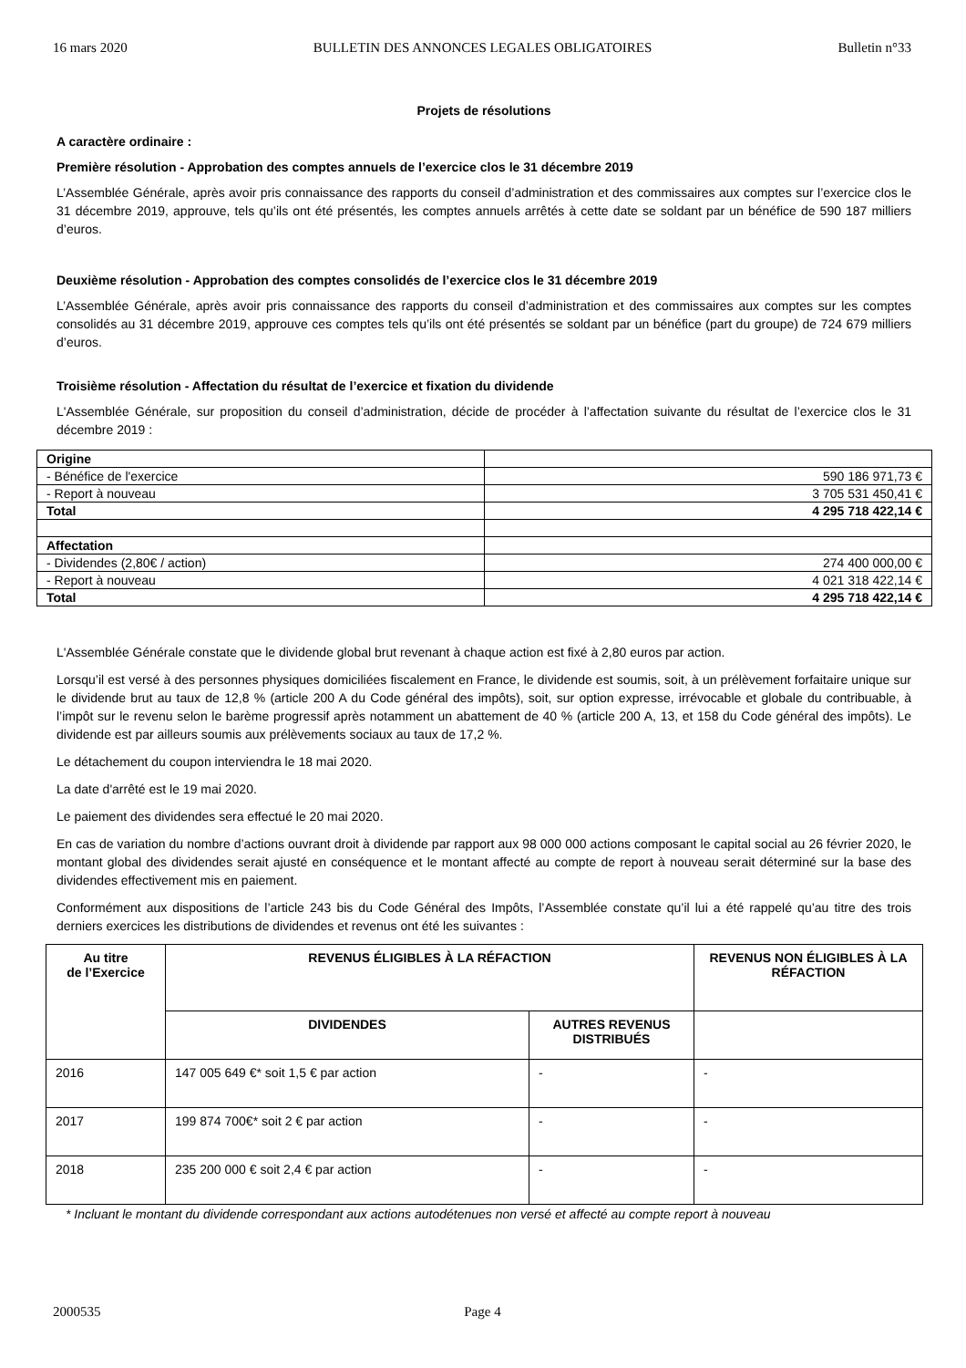16 mars 2020 BULLETIN DES ANNONCES LEGALES OBLIGATOIRES Bulletin n°33
Projets de résolutions
A caractère ordinaire :
Première résolution - Approbation des comptes annuels de l’exercice clos le 31 décembre 2019
L’Assemblée Générale, après avoir pris connaissance des rapports du conseil d’administration et des commissaires aux comptes sur l’exercice clos le 31 décembre 2019, approuve, tels qu’ils ont été présentés, les comptes annuels arrêtés à cette date se soldant par un bénéfice de 590 187 milliers d’euros.
Deuxième résolution - Approbation des comptes consolidés de l’exercice clos le 31 décembre 2019
L’Assemblée Générale, après avoir pris connaissance des rapports du conseil d’administration et des commissaires aux comptes sur les comptes consolidés au 31 décembre 2019, approuve ces comptes tels qu’ils ont été présentés se soldant par un bénéfice (part du groupe) de 724 679 milliers d’euros.
Troisième résolution - Affectation du résultat de l’exercice et fixation du dividende
L'Assemblée Générale, sur proposition du conseil d’administration, décide de procéder à l’affectation suivante du résultat de l’exercice clos le 31 décembre 2019 :
| Origine | |
| - Bénéfice de l'exercice | 590 186 971,73 € |
| - Report à nouveau | 3 705 531 450,41 € |
| Total | 4 295 718 422,14 € |
| Affectation | |
| - Dividendes (2,80€ / action) | 274 400 000,00 € |
| - Report à nouveau | 4 021 318 422,14 € |
| Total | 4 295 718 422,14 € |
L'Assemblée Générale constate que le dividende global brut revenant à chaque action est fixé à 2,80 euros par action.
Lorsqu’il est versé à des personnes physiques domiciliées fiscalement en France, le dividende est soumis, soit, à un prélèvement forfaitaire unique sur le dividende brut au taux de 12,8 % (article 200 A du Code général des impôts), soit, sur option expresse, irrévocable et globale du contribuable, à l’impôt sur le revenu selon le barème progressif après notamment un abattement de 40 % (article 200 A, 13, et 158 du Code général des impôts). Le dividende est par ailleurs soumis aux prélèvements sociaux au taux de 17,2 %.
Le détachement du coupon interviendra le 18 mai 2020.
La date d'arrêté est le 19 mai 2020.
Le paiement des dividendes sera effectué le 20 mai 2020.
En cas de variation du nombre d’actions ouvrant droit à dividende par rapport aux 98 000 000 actions composant le capital social au 26 février 2020, le montant global des dividendes serait ajusté en conséquence et le montant affecté au compte de report à nouveau serait déterminé sur la base des dividendes effectivement mis en paiement.
Conformément aux dispositions de l’article 243 bis du Code Général des Impôts, l’Assemblée constate qu’il lui a été rappelé qu’au titre des trois derniers exercices les distributions de dividendes et revenus ont été les suivantes :
| Au titre de l’Exercice | REVENUS ÉLIGIBLES À LA RÉFACTION | | REVENUS NON ÉLIGIBLES À LA RÉFACTION |
| --- | --- | --- | --- |
| | DIVIDENDES | AUTRES REVENUS DISTRIBUÉS | |
| 2016 | 147 005 649 €* soit 1,5 € par action | - | - |
| 2017 | 199 874 700€* soit 2 € par action | - | - |
| 2018 | 235 200 000 € soit 2,4 € par action | - | - |
* Incluant le montant du dividende correspondant aux actions autodétenues non versé et affecté au compte report à nouveau
2000535 Page 4